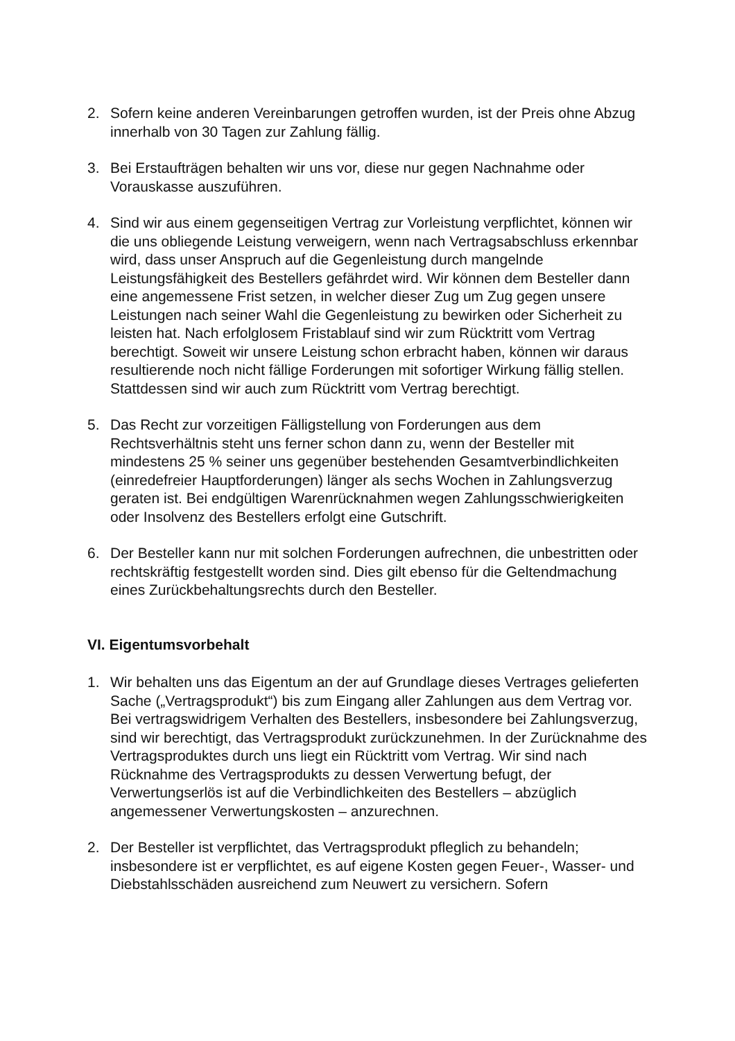2. Sofern keine anderen Vereinbarungen getroffen wurden, ist der Preis ohne Abzug innerhalb von 30 Tagen zur Zahlung fällig.
3. Bei Erstaufträgen behalten wir uns vor, diese nur gegen Nachnahme oder Vorauskasse auszuführen.
4. Sind wir aus einem gegenseitigen Vertrag zur Vorleistung verpflichtet, können wir die uns obliegende Leistung verweigern, wenn nach Vertragsabschluss erkennbar wird, dass unser Anspruch auf die Gegenleistung durch mangelnde Leistungsfähigkeit des Bestellers gefährdet wird. Wir können dem Besteller dann eine angemessene Frist setzen, in welcher dieser Zug um Zug gegen unsere Leistungen nach seiner Wahl die Gegenleistung zu bewirken oder Sicherheit zu leisten hat. Nach erfolglosem Fristablauf sind wir zum Rücktritt vom Vertrag berechtigt. Soweit wir unsere Leistung schon erbracht haben, können wir daraus resultierende noch nicht fällige Forderungen mit sofortiger Wirkung fällig stellen. Stattdessen sind wir auch zum Rücktritt vom Vertrag berechtigt.
5. Das Recht zur vorzeitigen Fälligstellung von Forderungen aus dem Rechtsverhältnis steht uns ferner schon dann zu, wenn der Besteller mit mindestens 25 % seiner uns gegenüber bestehenden Gesamtverbindlichkeiten (einredefreier Hauptforderungen) länger als sechs Wochen in Zahlungsverzug geraten ist. Bei endgültigen Warenrücknahmen wegen Zahlungsschwierigkeiten oder Insolvenz des Bestellers erfolgt eine Gutschrift.
6. Der Besteller kann nur mit solchen Forderungen aufrechnen, die unbestritten oder rechtskräftig festgestellt worden sind. Dies gilt ebenso für die Geltendmachung eines Zurückbehaltungsrechts durch den Besteller.
VI. Eigentumsvorbehalt
1. Wir behalten uns das Eigentum an der auf Grundlage dieses Vertrages gelieferten Sache („Vertragsprodukt“) bis zum Eingang aller Zahlungen aus dem Vertrag vor. Bei vertragswidrigem Verhalten des Bestellers, insbesondere bei Zahlungsverzug, sind wir berechtigt, das Vertragsprodukt zurückzunehmen. In der Zurücknahme des Vertragsproduktes durch uns liegt ein Rücktritt vom Vertrag. Wir sind nach Rücknahme des Vertragsprodukts zu dessen Verwertung befugt, der Verwertungserlös ist auf die Verbindlichkeiten des Bestellers – abzüglich angemessener Verwertungskosten – anzurechnen.
2. Der Besteller ist verpflichtet, das Vertragsprodukt pfleglich zu behandeln; insbesondere ist er verpflichtet, es auf eigene Kosten gegen Feuer-, Wasser- und Diebstahlsschäden ausreichend zum Neuwert zu versichern. Sofern